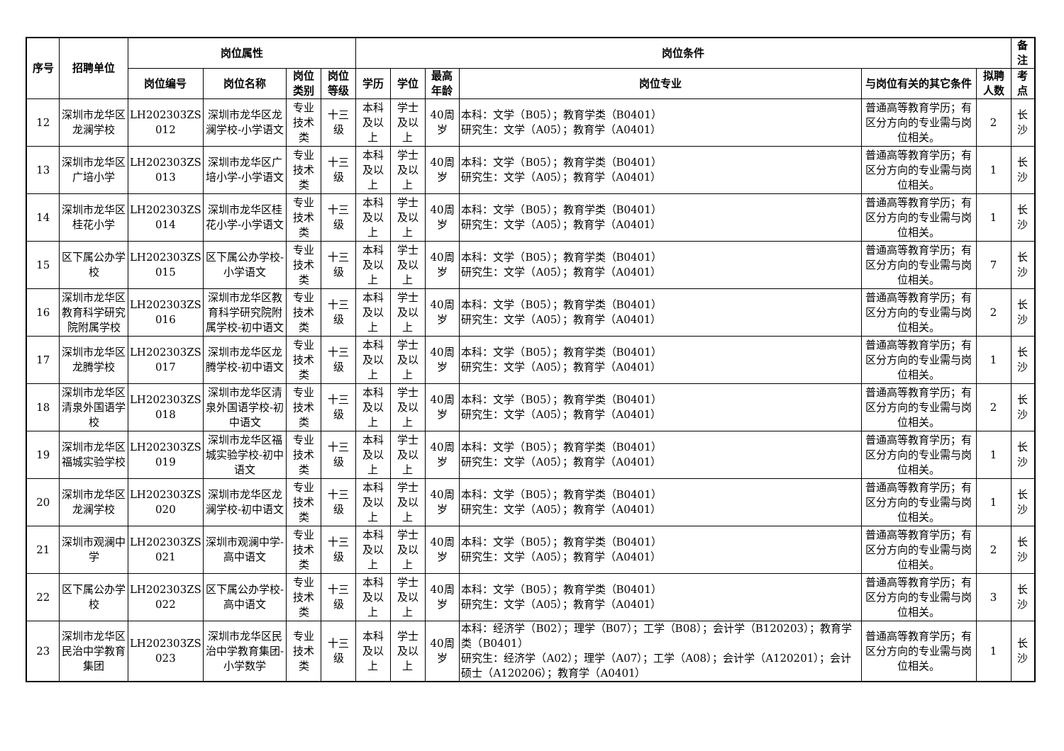| 序号 | 招聘单位 | 岗位属性 | | | | 岗位条件 | | | | | | 备注 |
| --- | --- | --- | --- | --- | --- | --- | --- | --- | --- | --- | --- | --- |
| | | 岗位编号 | 岗位名称 | 岗位类别 | 岗位等级 | 学历 | 学位 | 最高年龄 | 岗位专业 | 与岗位有关的其它条件 | 拟聘人数 | 考点 |
| 12 | 深圳市龙华区龙澜学校 | LH202303ZS 012 | 深圳市龙华区龙澜学校-小学语文 | 专业技术类 | 十三级 | 本科及以上 | 学士及以上 | 40周岁 | 本科：文学（B05）；教育学类（B0401） 研究生：文学（A05）；教育学（A0401） | 普通高等教育学历；有区分方向的专业需与岗位相关。 | 2 | 长沙 |
| 13 | 深圳市龙华区广培小学 | LH202303ZS 013 | 深圳市龙华区广培小学-小学语文 | 专业技术类 | 十三级 | 本科及以上 | 学士及以上 | 40周岁 | 本科：文学（B05）；教育学类（B0401） 研究生：文学（A05）；教育学（A0401） | 普通高等教育学历；有区分方向的专业需与岗位相关。 | 1 | 长沙 |
| 14 | 深圳市龙华区桂花小学 | LH202303ZS 014 | 深圳市龙华区桂花小学-小学语文 | 专业技术类 | 十三级 | 本科及以上 | 学士及以上 | 40周岁 | 本科：文学（B05）；教育学类（B0401） 研究生：文学（A05）；教育学（A0401） | 普通高等教育学历；有区分方向的专业需与岗位相关。 | 1 | 长沙 |
| 15 | 区下属公办学校 | LH202303ZS 015 | 区下属公办学校-小学语文 | 专业技术类 | 十三级 | 本科及以上 | 学士及以上 | 40周岁 | 本科：文学（B05）；教育学类（B0401） 研究生：文学（A05）；教育学（A0401） | 普通高等教育学历；有区分方向的专业需与岗位相关。 | 7 | 长沙 |
| 16 | 深圳市龙华区教育科学研究院附属学校 | LH202303ZS 016 | 深圳市龙华区教育科学研究院附属学校-初中语文 | 专业技术类 | 十三级 | 本科及以上 | 学士及以上 | 40周岁 | 本科：文学（B05）；教育学类（B0401） 研究生：文学（A05）；教育学（A0401） | 普通高等教育学历；有区分方向的专业需与岗位相关。 | 2 | 长沙 |
| 17 | 深圳市龙华区龙腾学校 | LH202303ZS 017 | 深圳市龙华区龙腾学校-初中语文 | 专业技术类 | 十三级 | 本科及以上 | 学士及以上 | 40周岁 | 本科：文学（B05）；教育学类（B0401） 研究生：文学（A05）；教育学（A0401） | 普通高等教育学历；有区分方向的专业需与岗位相关。 | 1 | 长沙 |
| 18 | 深圳市龙华区清泉外国语学校 | LH202303ZS 018 | 深圳市龙华区清泉外国语学校-初中语文 | 专业技术类 | 十三级 | 本科及以上 | 学士及以上 | 40周岁 | 本科：文学（B05）；教育学类（B0401） 研究生：文学（A05）；教育学（A0401） | 普通高等教育学历；有区分方向的专业需与岗位相关。 | 2 | 长沙 |
| 19 | 深圳市龙华区福城实验学校 | LH202303ZS 019 | 深圳市龙华区福城实验学校-初中语文 | 专业技术类 | 十三级 | 本科及以上 | 学士及以上 | 40周岁 | 本科：文学（B05）；教育学类（B0401） 研究生：文学（A05）；教育学（A0401） | 普通高等教育学历；有区分方向的专业需与岗位相关。 | 1 | 长沙 |
| 20 | 深圳市龙华区龙澜学校 | LH202303ZS 020 | 深圳市龙华区龙澜学校-初中语文 | 专业技术类 | 十三级 | 本科及以上 | 学士及以上 | 40周岁 | 本科：文学（B05）；教育学类（B0401） 研究生：文学（A05）；教育学（A0401） | 普通高等教育学历；有区分方向的专业需与岗位相关。 | 1 | 长沙 |
| 21 | 深圳市观澜中学 | LH202303ZS 021 | 深圳市观澜中学-高中语文 | 专业技术类 | 十三级 | 本科及以上 | 学士及以上 | 40周岁 | 本科：文学（B05）；教育学类（B0401） 研究生：文学（A05）；教育学（A0401） | 普通高等教育学历；有区分方向的专业需与岗位相关。 | 2 | 长沙 |
| 22 | 区下属公办学校 | LH202303ZS 022 | 区下属公办学校-高中语文 | 专业技术类 | 十三级 | 本科及以上 | 学士及以上 | 40周岁 | 本科：文学（B05）；教育学类（B0401） 研究生：文学（A05）；教育学（A0401） | 普通高等教育学历；有区分方向的专业需与岗位相关。 | 3 | 长沙 |
| 23 | 深圳市龙华区民治中学教育集团 | LH202303ZS 023 | 深圳市龙华区民治中学教育集团-小学数学 | 专业技术类 | 十三级 | 本科及以上 | 学士及以上 | 40周岁 | 本科：经济学（B02）；理学（B07）；工学（B08）；会计学（B120203）；教育学类（B0401） 研究生：经济学（A02）；理学（A07）；工学（A08）；会计学（A120201）；会计硕士（A120206）；教育学（A0401） | 普通高等教育学历；有区分方向的专业需与岗位相关。 | 1 | 长沙 |